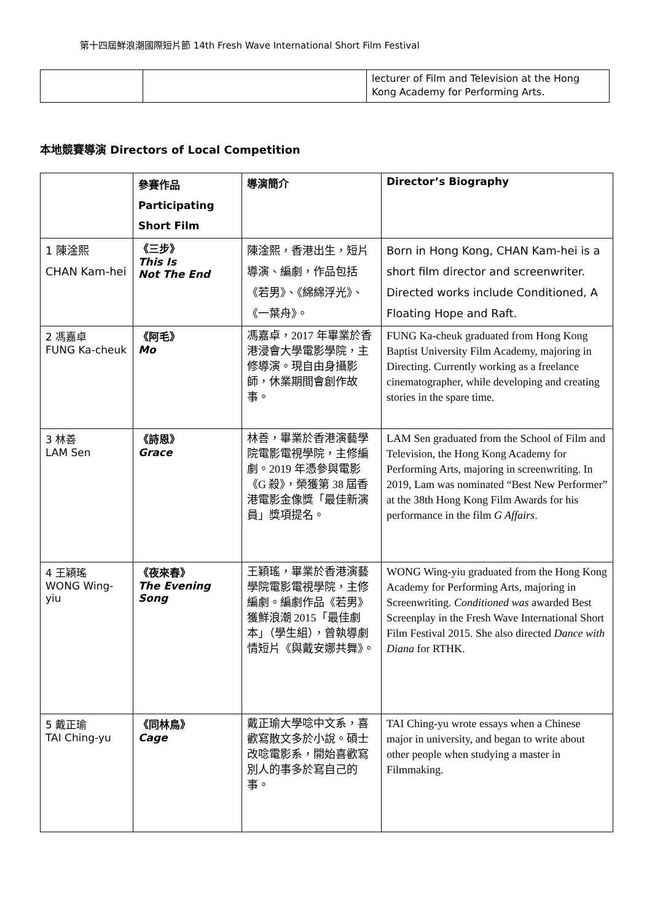第十四屆鮮浪潮國際短片節 14th Fresh Wave International Short Film Festival
| | | lecturer of Film and Television at the Hong Kong Academy for Performing Arts. |
本地競賽導演 Directors of Local Competition
| | 參賽作品 Participating Short Film | 導演簡介 | Director’s Biography |
| --- | --- | --- | --- |
| 1 陳淦熙 CHAN Kam-hei | 《三步》 This Is Not The End | 陳淦熙，香港出生，短片導演、編劇，作品包括《若男》、《綿綿浮光》、《一葉舟》。 | Born in Hong Kong, CHAN Kam-hei is a short film director and screenwriter. Directed works include Conditioned, A Floating Hope and Raft. |
| 2 馮嘉卓 FUNG Ka-cheuk | 《阿毛》 Mo | 馮嘉卓，2017 年畢業於香港浸會大學電影學院，主修導演。現自由身攝影師，休業期間會創作故事。 | FUNG Ka-cheuk graduated from Hong Kong Baptist University Film Academy, majoring in Directing. Currently working as a freelance cinematographer, while developing and creating stories in the spare time. |
| 3 林善 LAM Sen | 《詩恩》 Grace | 林善，畢業於香港演藝學院電影電視學院，主修編劇。2019 年憑參與電影《G 殺》，榮獲第 38 屆香港電影金像獎「最佳新演員」獎項提名。 | LAM Sen graduated from the School of Film and Television, the Hong Kong Academy for Performing Arts, majoring in screenwriting. In 2019, Lam was nominated “Best New Performer” at the 38th Hong Kong Film Awards for his performance in the film G Affairs . |
| 4 王穎瑤 WONG Wing-yiu | 《夜來春》 The Evening Song | 王穎瑤，畢業於香港演藝學院電影電視學院，主修編劇。編劇作品《若男》獲鮮浪潮 2015「最佳劇本」（學生組），曾執導劇情短片《與戴安娜共舞》。 | WONG Wing-yiu graduated from the Hong Kong Academy for Performing Arts, majoring in Screenwriting. Conditioned was awarded Best Screenplay in the Fresh Wave International Short Film Festival 2015. She also directed Dance with Diana for RTHK. |
| 5 戴正瑜 TAI Ching-yu | 《同林鳥》 Cage | 戴正瑜大學唸中文系，喜歡寫散文多於小說。碩士改唸電影系，開始喜歡寫別人的事多於寫自己的事。 | TAI Ching-yu wrote essays when a Chinese major in university, and began to write about other people when studying a master in Filmmaking. |